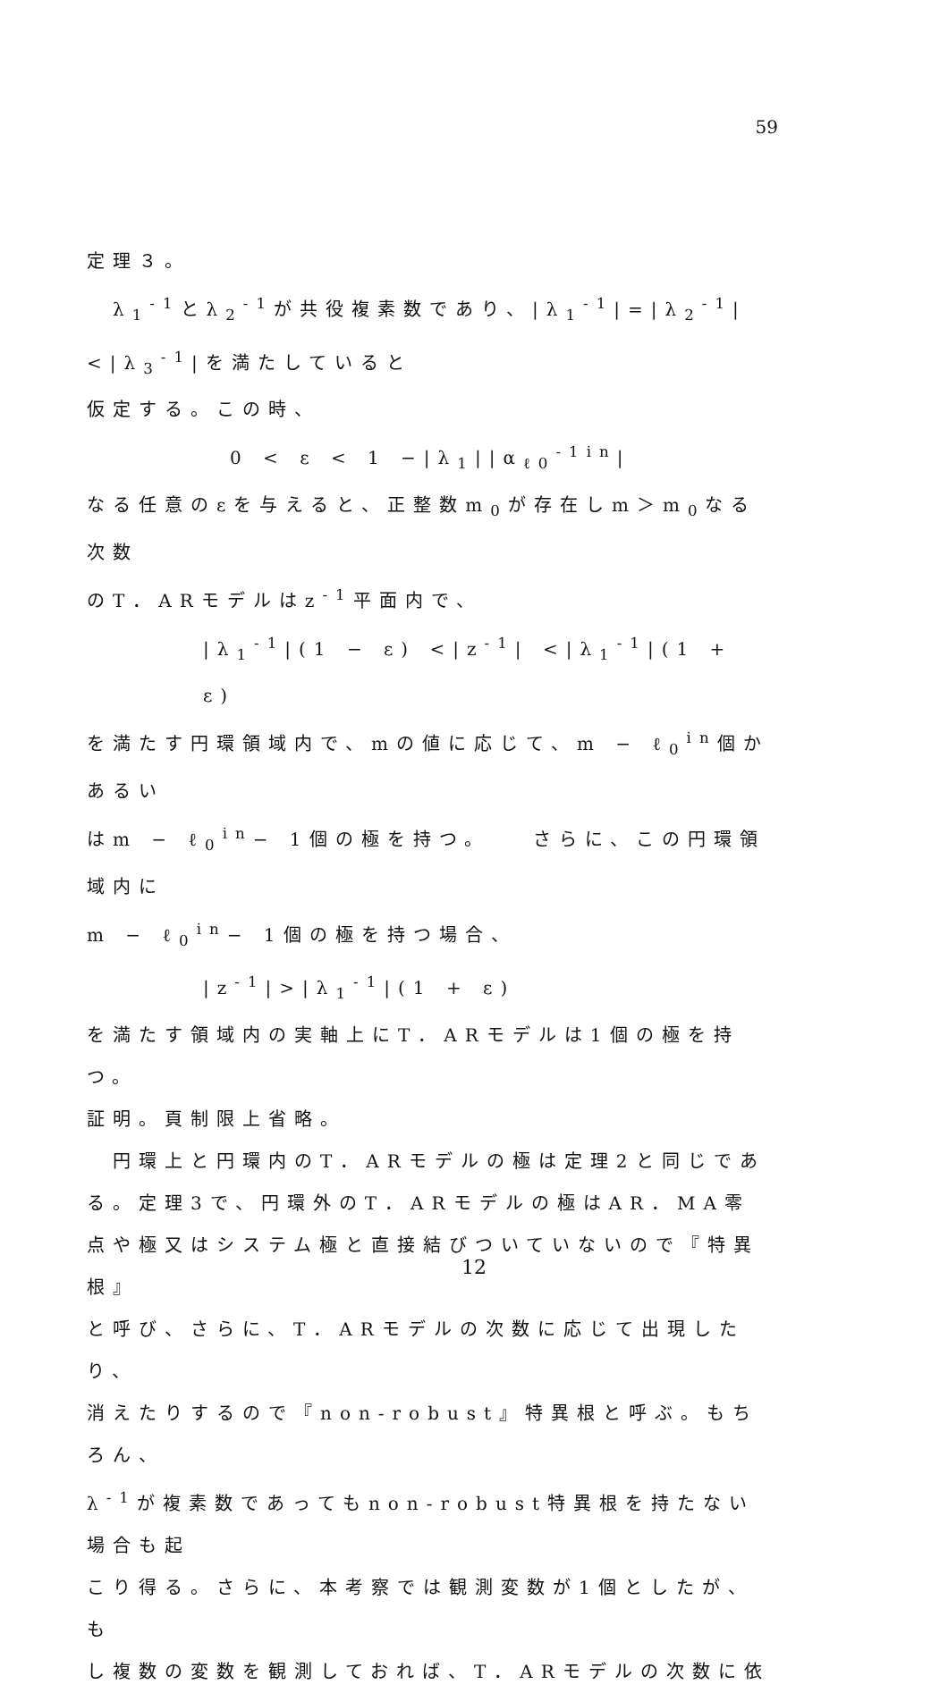59
定理３。
　λ<sub>1</sub><sup>-1</sup>とλ<sub>2</sub><sup>-1</sup>が共役複素数であり、|λ<sub>1</sub><sup>-1</sup>|=|λ<sub>2</sub><sup>-1</sup>|<|λ<sub>3</sub><sup>-1</sup>|を満たしていると
仮定する。この時、
0 < ε < 1 −|λ<sub>1</sub>||α<sub>ℓ0</sub><sup>-1</sup><sup>in</sup>|
なる任意のεを与えると、正整数m<sub>0</sub>が存在しm＞m<sub>0</sub>なる次数
のT．ARモデルはz<sup>-1</sup>平面内で、
|λ<sub>1</sub><sup>-1</sup>|(1 − ε) <|z<sup>-1</sup>| <|λ<sub>1</sub><sup>-1</sup>|(1 + ε)
を満たす円環領域内で、mの値に応じて、m − ℓ<sub>0</sub><sup>in</sup>個かあるい
はm − ℓ<sub>0</sub><sup>in</sup>− 1個の極を持つ。　　さらに、この円環領域内に
m − ℓ<sub>0</sub><sup>in</sup>− 1個の極を持つ場合、
|z<sup>-1</sup>|>|λ<sub>1</sub><sup>-1</sup>|(1 + ε)
を満たす領域内の実軸上にT．ARモデルは1個の極を持つ。
証明。頁制限上省略。
　円環上と円環内のT．ARモデルの極は定理2と同じであ
る。定理3で、円環外のT．ARモデルの極はAR．MA零
点や極又はシステム極と直接結びついていないので『特異根』
と呼び、さらに、T．ARモデルの次数に応じて出現したり、
消えたりするので『non-robust』特異根と呼ぶ。もちろん、
λ<sup>-1</sup>が複素数であってもnon-robust特異根を持たない場合も起
こり得る。さらに、本考察では観測変数が1個としたが、も
し複数の変数を観測しておれば、T．ARモデルの次数に依
12